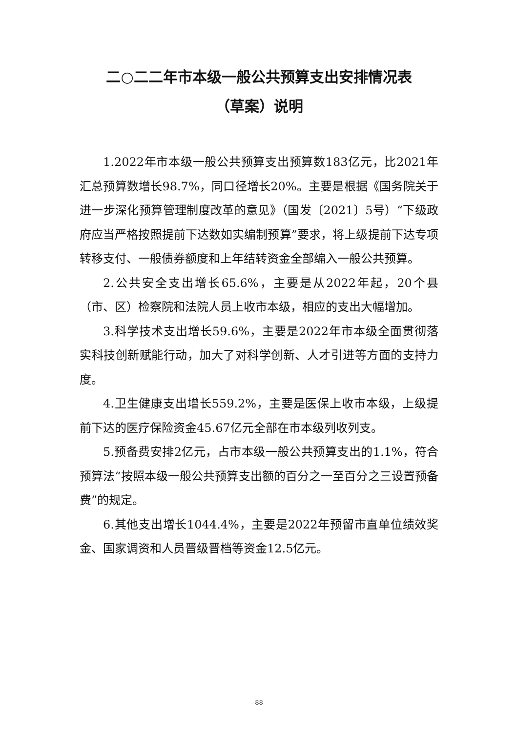二○二二年市本级一般公共预算支出安排情况表
（草案）说明
1.2022年市本级一般公共预算支出预算数183亿元，比2021年汇总预算数增长98.7%，同口径增长20%。主要是根据《国务院关于进一步深化预算管理制度改革的意见》（国发〔2021〕5号）“下级政府应当严格按照提前下达数如实编制预算”要求，将上级提前下达专项转移支付、一般债券额度和上年结转资金全部编入一般公共预算。
2.公共安全支出增长65.6%，主要是从2022年起，20个县（市、区）检察院和法院人员上收市本级，相应的支出大幅增加。
3.科学技术支出增长59.6%，主要是2022年市本级全面贯彻落实科技创新赋能行动，加大了对科学创新、人才引进等方面的支持力度。
4.卫生健康支出增长559.2%，主要是医保上收市本级，上级提前下达的医疗保险资金45.67亿元全部在市本级列收列支。
5.预备费安排2亿元，占市本级一般公共预算支出的1.1%，符合预算法“按照本级一般公共预算支出额的百分之一至百分之三设置预备费”的规定。
6.其他支出增长1044.4%，主要是2022年预留市直单位绩效奖金、国家调资和人员晋级晋档等资金12.5亿元。
88